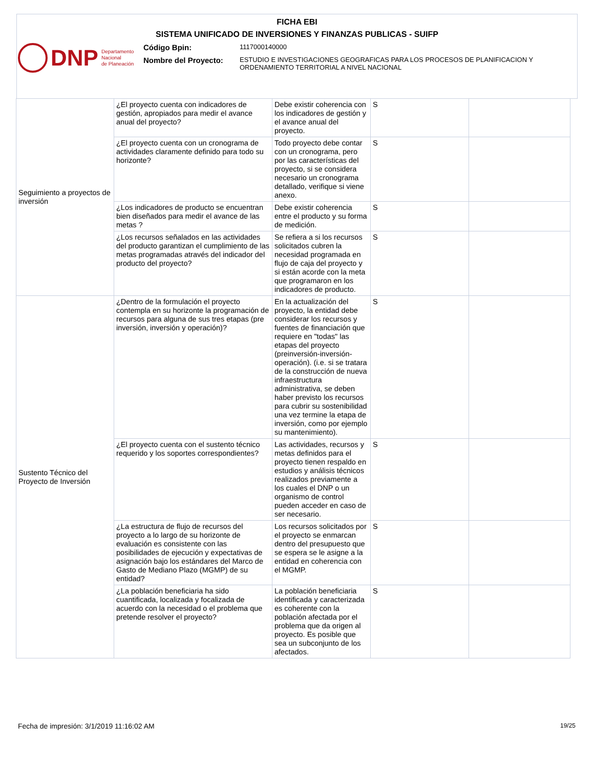FICHA EBI
SISTEMA UNIFICADO DE INVERSIONES Y FINANZAS PUBLICAS - SUIFP
DNP Departamento
Nacional
de Planeación
Código Bpin:
1117000140000
Nombre del Proyecto:
ESTUDIO E INVESTIGACIONES GEOGRAFICAS PARA LOS PROCESOS DE PLANIFICACION Y ORDENAMIENTO TERRITORIAL A NIVEL NACIONAL
| Seguimiento a proyectos de inversión | ¿El proyecto cuenta con indicadores de gestión, apropiados para medir el avance anual del proyecto? | Debe existir coherencia con los indicadores de gestión y el avance anual del proyecto. | S | |
| | ¿El proyecto cuenta con un cronograma de actividades claramente definido para todo su horizonte? | Todo proyecto debe contar con un cronograma, pero por las características del proyecto, si se considera necesario un cronograma detallado, verifique si viene anexo. | S | |
| | ¿Los indicadores de producto se encuentran bien diseñados para medir el avance de las metas ? | Debe existir coherencia entre el producto y su forma de medición. | S | |
| | ¿Los recursos señalados en las actividades del producto garantizan el cumplimiento de las metas programadas através del indicador del producto del proyecto? | Se refiera a si los recursos solicitados cubren la necesidad programada en flujo de caja del proyecto y si están acorde con la meta que programaron en los indicadores de producto. | S | |
| Sustento Técnico del Proyecto de Inversión | ¿Dentro de la formulación el proyecto contempla en su horizonte la programación de recursos para alguna de sus tres etapas (pre inversión, inversión y operación)? | En la actualización del proyecto, la entidad debe considerar los recursos y fuentes de financiación que requiere en "todas" las etapas del proyecto (preinversión-inversión-operación). (i.e. si se tratara de la construcción de nueva infraestructura administrativa, se deben haber previsto los recursos para cubrir su sostenibilidad una vez termine la etapa de inversión, como por ejemplo su mantenimiento). | S | |
| | ¿El proyecto cuenta con el sustento técnico requerido y los soportes correspondientes? | Las actividades, recursos y metas definidos para el proyecto tienen respaldo en estudios y análisis técnicos realizados previamente a los cuales el DNP o un organismo de control pueden acceder en caso de ser necesario. | S | |
| | ¿La estructura de flujo de recursos del proyecto a lo largo de su horizonte de evaluación es consistente con las posibilidades de ejecución y expectativas de asignación bajo los estándares del Marco de Gasto de Mediano Plazo (MGMP) de su entidad? | Los recursos solicitados por el proyecto se enmarcan dentro del presupuesto que se espera se le asigne a la entidad en coherencia con el MGMP. | S | |
| | ¿La población beneficiaria ha sido cuantificada, localizada y focalizada de acuerdo con la necesidad o el problema que pretende resolver el proyecto? | La población beneficiaria identificada y caracterizada es coherente con la población afectada por el problema que da origen al proyecto. Es posible que sea un subconjunto de los afectados. | S | |
Fecha de impresión: 3/1/2019 11:16:02 AM
19/25